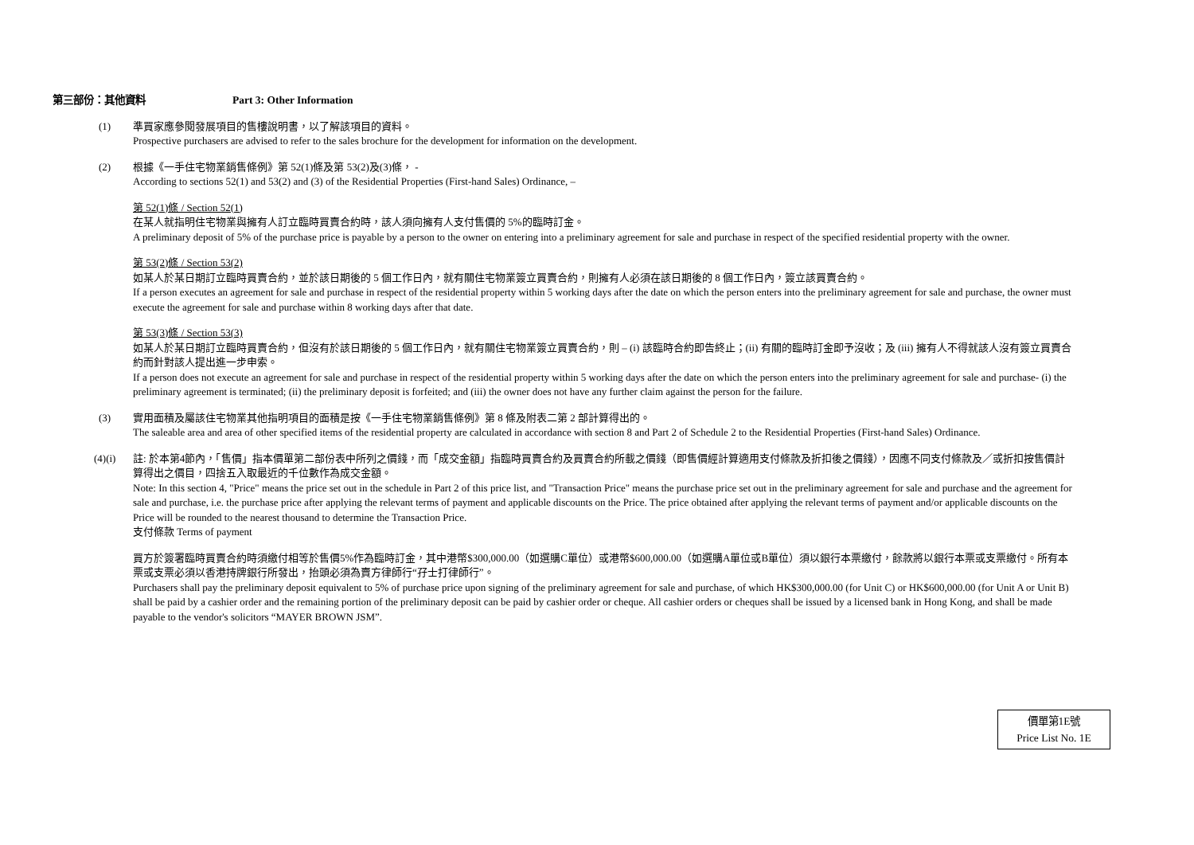第三部份：其他資料 Part 3: Other Information
(1) 準買家應參閱發展項目的售樓說明書，以了解該項目的資料。
Prospective purchasers are advised to refer to the sales brochure for the development for information on the development.
(2) 根據《一手住宅物業銷售條例》第 52(1)條及第 53(2)及(3)條， -
According to sections 52(1) and 53(2) and (3) of the Residential Properties (First-hand Sales) Ordinance, –
第 52(1)條 / Section 52(1)
在某人就指明住宅物業與擁有人訂立臨時買賣合約時，該人須向擁有人支付售價的 5%的臨時訂金。
A preliminary deposit of 5% of the purchase price is payable by a person to the owner on entering into a preliminary agreement for sale and purchase in respect of the specified residential property with the owner.
第 53(2)條 / Section 53(2)
如某人於某日期訂立臨時買賣合約，並於該日期後的 5 個工作日內，就有關住宅物業簽立買賣合約，則擁有人必須在該日期後的 8 個工作日內，簽立該買賣合約。
If a person executes an agreement for sale and purchase in respect of the residential property within 5 working days after the date on which the person enters into the preliminary agreement for sale and purchase, the owner must execute the agreement for sale and purchase within 8 working days after that date.
第 53(3)條 / Section 53(3)
如某人於某日期訂立臨時買賣合約，但沒有於該日期後的 5 個工作日內，就有關住宅物業簽立買賣合約，則 – (i) 該臨時合約即告終止；(ii) 有關的臨時訂金即予沒收；及 (iii) 擁有人不得就該人沒有簽立買賣合約而針對該人提出進一步申索。
If a person does not execute an agreement for sale and purchase in respect of the residential property within 5 working days after the date on which the person enters into the preliminary agreement for sale and purchase- (i) the preliminary agreement is terminated; (ii) the preliminary deposit is forfeited; and (iii) the owner does not have any further claim against the person for the failure.
(3) 實用面積及屬該住宅物業其他指明項目的面積是按《一手住宅物業銷售條例》第 8 條及附表二第 2 部計算得出的。
The saleable area and area of other specified items of the residential property are calculated in accordance with section 8 and Part 2 of Schedule 2 to the Residential Properties (First-hand Sales) Ordinance.
(4)(i) 註: 於本第4節內，「售價」指本價單第二部份表中所列之價錢，而「成交金額」指臨時買賣合約及買賣合約所載之價錢（即售價經計算適用支付條款及折扣後之價錢），因應不同支付條款及／或折扣按售價計算得出之價目，四捨五入取最近的千位數作為成交金額。
Note: In this section 4, "Price" means the price set out in the schedule in Part 2 of this price list, and "Transaction Price" means the purchase price set out in the preliminary agreement for sale and purchase and the agreement for sale and purchase, i.e. the purchase price after applying the relevant terms of payment and applicable discounts on the Price. The price obtained after applying the relevant terms of payment and/or applicable discounts on the Price will be rounded to the nearest thousand to determine the Transaction Price.
支付條款 Terms of payment
買方於簽署臨時買賣合約時須繳付相等於售價5%作為臨時訂金，其中港幣$300,000.00（如選購C單位）或港幣$600,000.00（如選購A單位或B單位）須以銀行本票繳付，餘款將以銀行本票或支票繳付。所有本票或支票必須以香港持牌銀行所發出，抬頭必須為賣方律師行“孖士打律師行”。
Purchasers shall pay the preliminary deposit equivalent to 5% of purchase price upon signing of the preliminary agreement for sale and purchase, of which HK$300,000.00 (for Unit C) or HK$600,000.00 (for Unit A or Unit B) shall be paid by a cashier order and the remaining portion of the preliminary deposit can be paid by cashier order or cheque. All cashier orders or cheques shall be issued by a licensed bank in Hong Kong, and shall be made payable to the vendor's solicitors “MAYER BROWN JSM”.
價單第1E號
Price List No. 1E